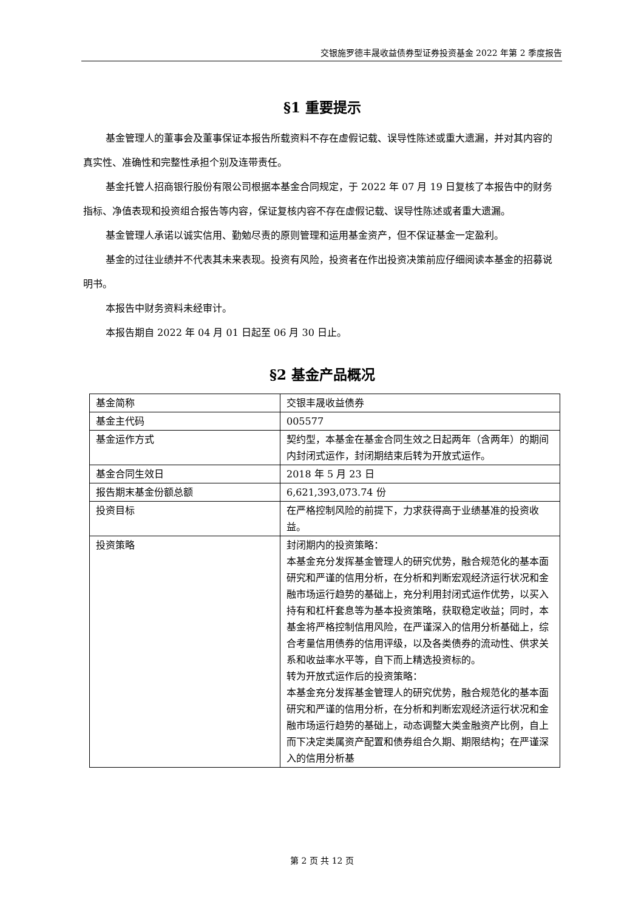交银施罗德丰晟收益债券型证券投资基金 2022 年第 2 季度报告
§1 重要提示
基金管理人的董事会及董事保证本报告所载资料不存在虚假记载、误导性陈述或重大遗漏，并对其内容的真实性、准确性和完整性承担个别及连带责任。
基金托管人招商银行股份有限公司根据本基金合同规定，于 2022 年 07 月 19 日复核了本报告中的财务指标、净值表现和投资组合报告等内容，保证复核内容不存在虚假记载、误导性陈述或者重大遗漏。
基金管理人承诺以诚实信用、勤勉尽责的原则管理和运用基金资产，但不保证基金一定盈利。
基金的过往业绩并不代表其未来表现。投资有风险，投资者在作出投资决策前应仔细阅读本基金的招募说明书。
本报告中财务资料未经审计。
本报告期自 2022 年 04 月 01 日起至 06 月 30 日止。
§2 基金产品概况
| 基金简称 | 交银丰晟收益债券 |
| 基金主代码 | 005577 |
| 基金运作方式 | 契约型，本基金在基金合同生效之日起两年（含两年）的期间内封闭式运作，封闭期结束后转为开放式运作。 |
| 基金合同生效日 | 2018 年 5 月 23 日 |
| 报告期末基金份额总额 | 6,621,393,073.74 份 |
| 投资目标 | 在严格控制风险的前提下，力求获得高于业绩基准的投资收益。 |
| 投资策略 | 封闭期内的投资策略： 本基金充分发挥基金管理人的研究优势，融合规范化的基本面研究和严谨的信用分析，在分析和判断宏观经济运行状况和金融市场运行趋势的基础上，充分利用封闭式运作优势，以买入持有和杠杆套息等为基本投资策略，获取稳定收益；同时，本基金将严格控制信用风险，在严谨深入的信用分析基础上，综合考量信用债券的信用评级，以及各类债券的流动性、供求关系和收益率水平等，自下而上精选投资标的。 转为开放式运作后的投资策略： 本基金充分发挥基金管理人的研究优势，融合规范化的基本面研究和严谨的信用分析，在分析和判断宏观经济运行状况和金融市场运行趋势的基础上，动态调整大类金融资产比例，自上而下决定类属资产配置和债券组合久期、期限结构；在严谨深入的信用分析基 |
第 2 页 共 12 页